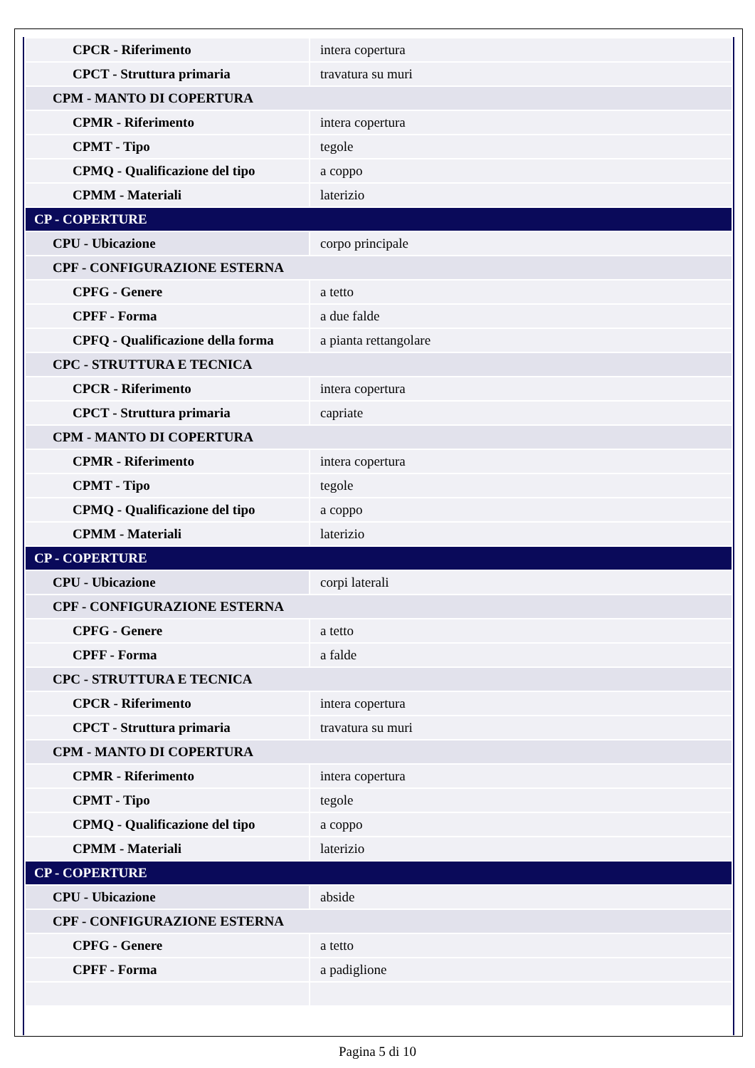| CPCR - Riferimento | intera copertura |
| CPCT - Struttura primaria | travatura su muri |
| CPM - MANTO DI COPERTURA | |
| CPMR - Riferimento | intera copertura |
| CPMT - Tipo | tegole |
| CPMQ - Qualificazione del tipo | a coppo |
| CPMM - Materiali | laterizio |
| CP - COPERTURE | |
| CPU - Ubicazione | corpo principale |
| CPF - CONFIGURAZIONE ESTERNA | |
| CPFG - Genere | a tetto |
| CPFF - Forma | a due falde |
| CPFQ - Qualificazione della forma | a pianta rettangolare |
| CPC - STRUTTURA E TECNICA | |
| CPCR - Riferimento | intera copertura |
| CPCT - Struttura primaria | capriate |
| CPM - MANTO DI COPERTURA | |
| CPMR - Riferimento | intera copertura |
| CPMT - Tipo | tegole |
| CPMQ - Qualificazione del tipo | a coppo |
| CPMM - Materiali | laterizio |
| CP - COPERTURE | |
| CPU - Ubicazione | corpi laterali |
| CPF - CONFIGURAZIONE ESTERNA | |
| CPFG - Genere | a tetto |
| CPFF - Forma | a falde |
| CPC - STRUTTURA E TECNICA | |
| CPCR - Riferimento | intera copertura |
| CPCT - Struttura primaria | travatura su muri |
| CPM - MANTO DI COPERTURA | |
| CPMR - Riferimento | intera copertura |
| CPMT - Tipo | tegole |
| CPMQ - Qualificazione del tipo | a coppo |
| CPMM - Materiali | laterizio |
| CP - COPERTURE | |
| CPU - Ubicazione | abside |
| CPF - CONFIGURAZIONE ESTERNA | |
| CPFG - Genere | a tetto |
| CPFF - Forma | a padiglione |
Pagina 5 di 10